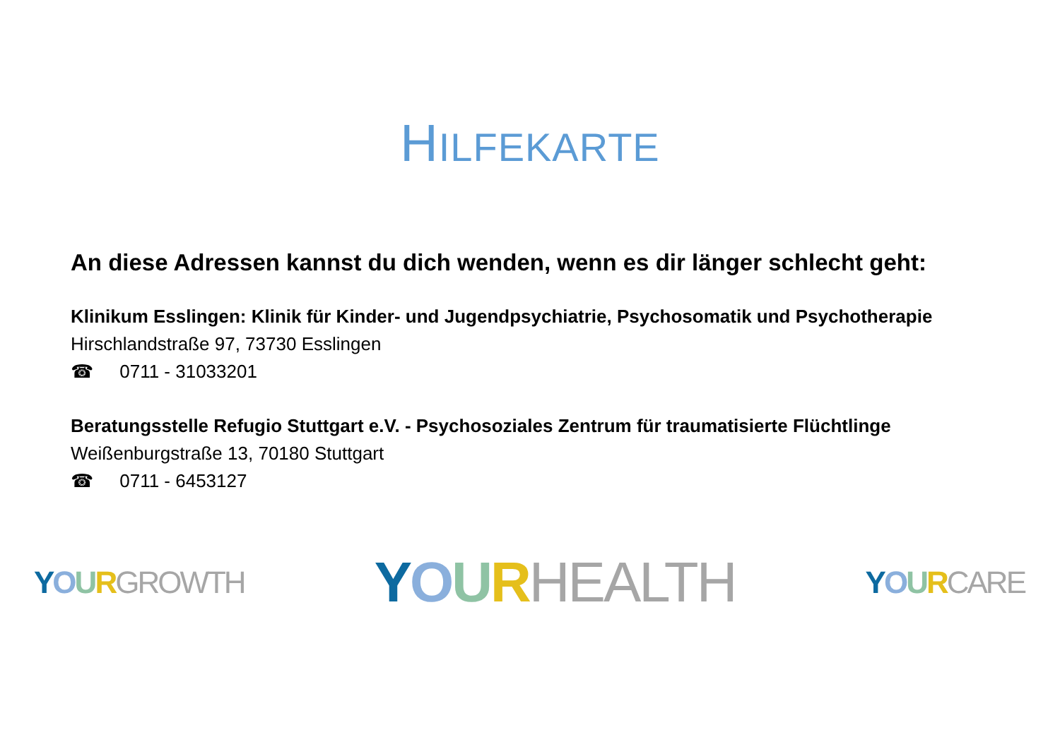HILFEKARTE
An diese Adressen kannst du dich wenden, wenn es dir länger schlecht geht:
Klinikum Esslingen: Klinik für Kinder- und Jugendpsychiatrie, Psychosomatik und Psychotherapie
Hirschlandstraße 97, 73730 Esslingen
☎ 0711 - 31033201
Beratungsstelle Refugio Stuttgart e.V. - Psychosoziales Zentrum für traumatisierte Flüchtlinge
Weißenburgstraße 13, 70180 Stuttgart
☎ 0711 - 6453127
YOURGROWTH
YOURHEALTH
YOURCARE